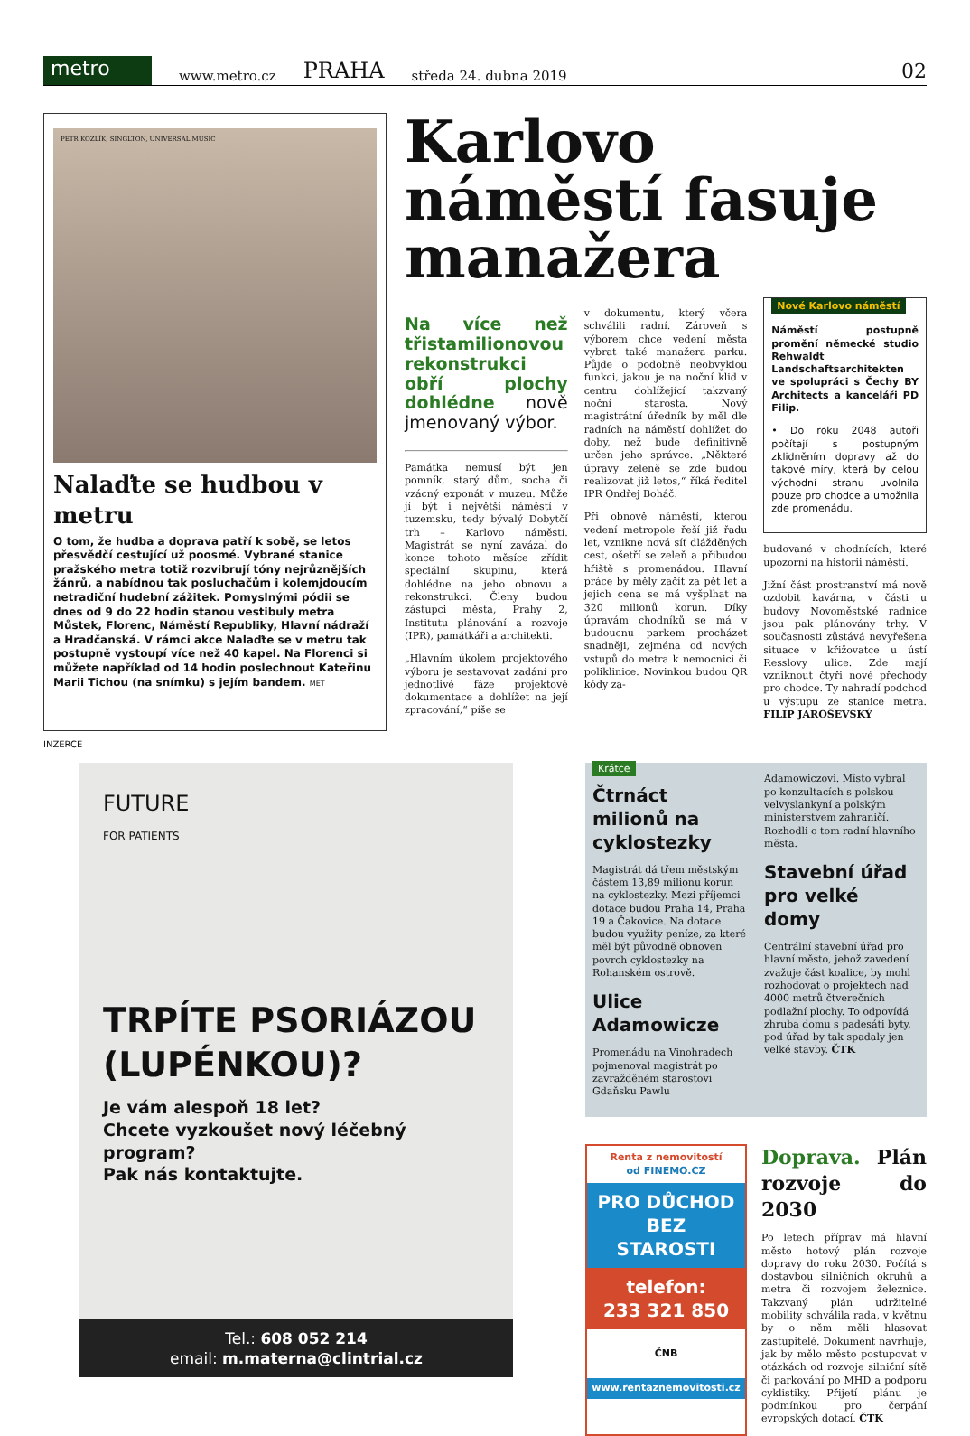metro
www.metro.cz PRAHA středa 24. dubna 2019 02
PETR KOZLÍK, SINGLTON, UNIVERSAL MUSIC
Nalaďte se hudbou v metru
O tom, že hudba a doprava patří k sobě, se letos přesvědčí cestující už poosmé. Vybrané stanice pražského metra totiž rozvibrují tóny nejrůznějších žánrů, a nabídnou tak posluchačům i kolemjdoucím netradiční hudební zážitek. Pomyslnými pódii se dnes od 9 do 22 hodin stanou vestibuly metra Můstek, Florenc, Náměstí Republiky, Hlavní nádraží a Hradčanská. V rámci akce Nalaďte se v metru tak postupně vystoupí více než 40 kapel. Na Florenci si můžete například od 14 hodin poslechnout Kateřinu Marii Tichou (na snímku) s jejím bandem. MET
Karlovo náměstí fasuje manažera
Na více než třistamilionovou rekonstrukci obří plochy dohlédne nově jmenovaný výbor.
Památka nemusí být jen pomník, starý dům, socha či vzácný exponát v muzeu. Může jí být i největší náměstí v tuzemsku, tedy bývalý Dobytčí trh – Karlovo náměstí. Magistrát se nyní zavázal do konce tohoto měsíce zřídit speciální skupinu, která dohlédne na jeho obnovu a rekonstrukci. Členy budou zástupci města, Prahy 2, Institutu plánování a rozvoje (IPR), památkáři a architekti.
„Hlavním úkolem projektového výboru je sestavovat zadání pro jednotlivé fáze projektové dokumentace a dohlížet na její zpracování,“ píše se
v dokumentu, který včera schválili radní. Zároveň s výborem chce vedení města vybrat také manažera parku. Půjde o podobně neobvyklou funkci, jakou je na noční klid v centru dohlížející takzvaný noční starosta. Nový magistrátní úředník by měl dle radních na náměstí dohlížet do doby, než bude definitivně určen jeho správce. „Některé úpravy zeleně se zde budou realizovat již letos,“ říká ředitel IPR Ondřej Boháč.
Při obnově náměstí, kterou vedení metropole řeší již řadu let, vznikne nová síť dlážděných cest, ošetří se zeleň a přibudou hřiště s promenádou. Hlavní práce by měly začít za pět let a jejich cena se má vyšplhat na 320 milionů korun. Díky úpravám chodníků se má v budoucnu parkem procházet snadněji, zejména od nových vstupů do metra k nemocnici či poliklinice. Novinkou budou QR kódy za-
Nové Karlovo náměstí
Náměstí postupně promění německé studio Rehwaldt Landschaftsarchitekten ve spolupráci s Čechy BY Architects a kanceláři PD Filip.
• Do roku 2048 autoři počítají s postupným zklidněním dopravy až do takové míry, která by celou východní stranu uvolnila pouze pro chodce a umožnila zde promenádu.
budované v chodnících, které upozorní na historii náměstí.
Jižní část prostranství má nově ozdobit kavárna, v části u budovy Novoměstské radnice jsou pak plánovány trhy. V současnosti zůstává nevyřešena situace v křižovatce u ústí Resslovy ulice. Zde mají vzniknout čtyři nové přechody pro chodce. Ty nahradí podchod u výstupu ze stanice metra. FILIP JAROŠEVSKÝ
INZERCE
FUTURE
FOR PATIENTS
TRPÍTE PSORIÁZOU (LUPÉNKOU)?
Je vám alespoň 18 let?
Chcete vyzkoušet nový léčebný program?
Pak nás kontaktujte.
Tel.: 608 052 214
email: m.materna@clintrial.cz
Krátce
Čtrnáct milionů na cyklostezky
Magistrát dá třem městským částem 13,89 milionu korun na cyklostezky. Mezi příjemci dotace budou Praha 14, Praha 19 a Čakovice. Na dotace budou využity peníze, za které měl být původně obnoven povrch cyklostezky na Rohanském ostrově.
Ulice Adamowicze
Promenádu na Vinohradech pojmenoval magistrát po zavražděném starostovi Gdaňsku Pawlu
Adamowiczovi. Místo vybral po konzultacích s polskou velvyslankyní a polským ministerstvem zahraničí. Rozhodli o tom radní hlavního města.
Stavební úřad pro velké domy
Centrální stavební úřad pro hlavní město, jehož zavedení zvažuje část koalice, by mohl rozhodovat o projektech nad 4000 metrů čtverečních podlažní plochy. To odpovídá zhruba domu s padesáti byty, pod úřad by tak spadaly jen velké stavby. ČTK
Renta z nemovitostí
od FINEMO.CZ
PRO DŮCHOD BEZ STAROSTI
telefon:
233 321 850
ČNB
www.rentaznemovitosti.cz
Doprava. Plán rozvoje do 2030
Po letech příprav má hlavní město hotový plán rozvoje dopravy do roku 2030. Počítá s dostavbou silničních okruhů a metra či rozvojem železnice. Takzvaný plán udržitelné mobility schválila rada, v květnu by o něm měli hlasovat zastupitelé. Dokument navrhuje, jak by mělo město postupovat v otázkách od rozvoje silniční sítě či parkování po MHD a podporu cyklistiky. Přijetí plánu je podmínkou pro čerpání evropských dotací. ČTK